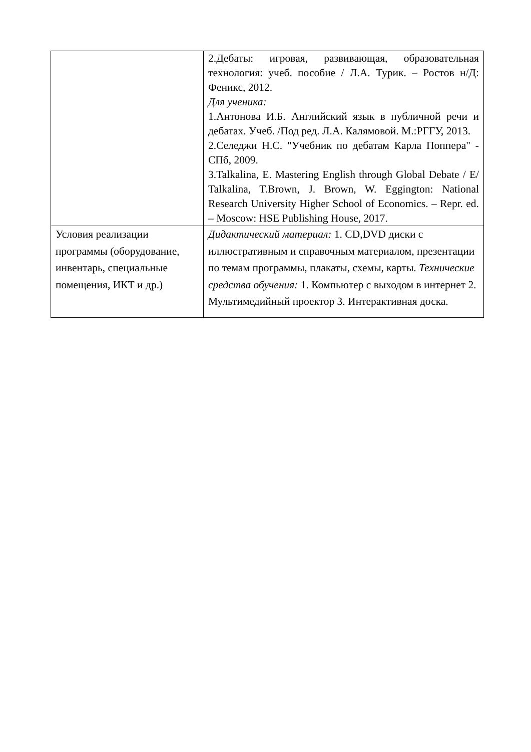| | 2.Дебаты: игровая, развивающая, образовательная технология: учеб. пособие / Л.А. Турик. – Ростов н/Д: Феникс, 2012. Для ученика: 1.Антонова И.Б. Английский язык в публичной речи и дебатах. Учеб. /Под ред. Л.А. Калямовой. М.:РГГУ, 2013. 2.Селеджи Н.С. "Учебник по дебатам Карла Поппера" - СПб, 2009. 3.Talkalina, E. Mastering English through Global Debate / E/ Talkalina, T.Brown, J. Brown, W. Eggington: National Research University Higher School of Economics. – Repr. ed. – Moscow: HSE Publishing House, 2017. |
| Условия реализации программы (оборудование, инвентарь, специальные помещения, ИКТ и др.) | Дидактический материал: 1. CD,DVD диски с иллюстративным и справочным материалом, презентации по темам программы, плакаты, схемы, карты. Технические средства обучения: 1. Компьютер с выходом в интернет 2. Мультимедийный проектор 3. Интерактивная доска. |